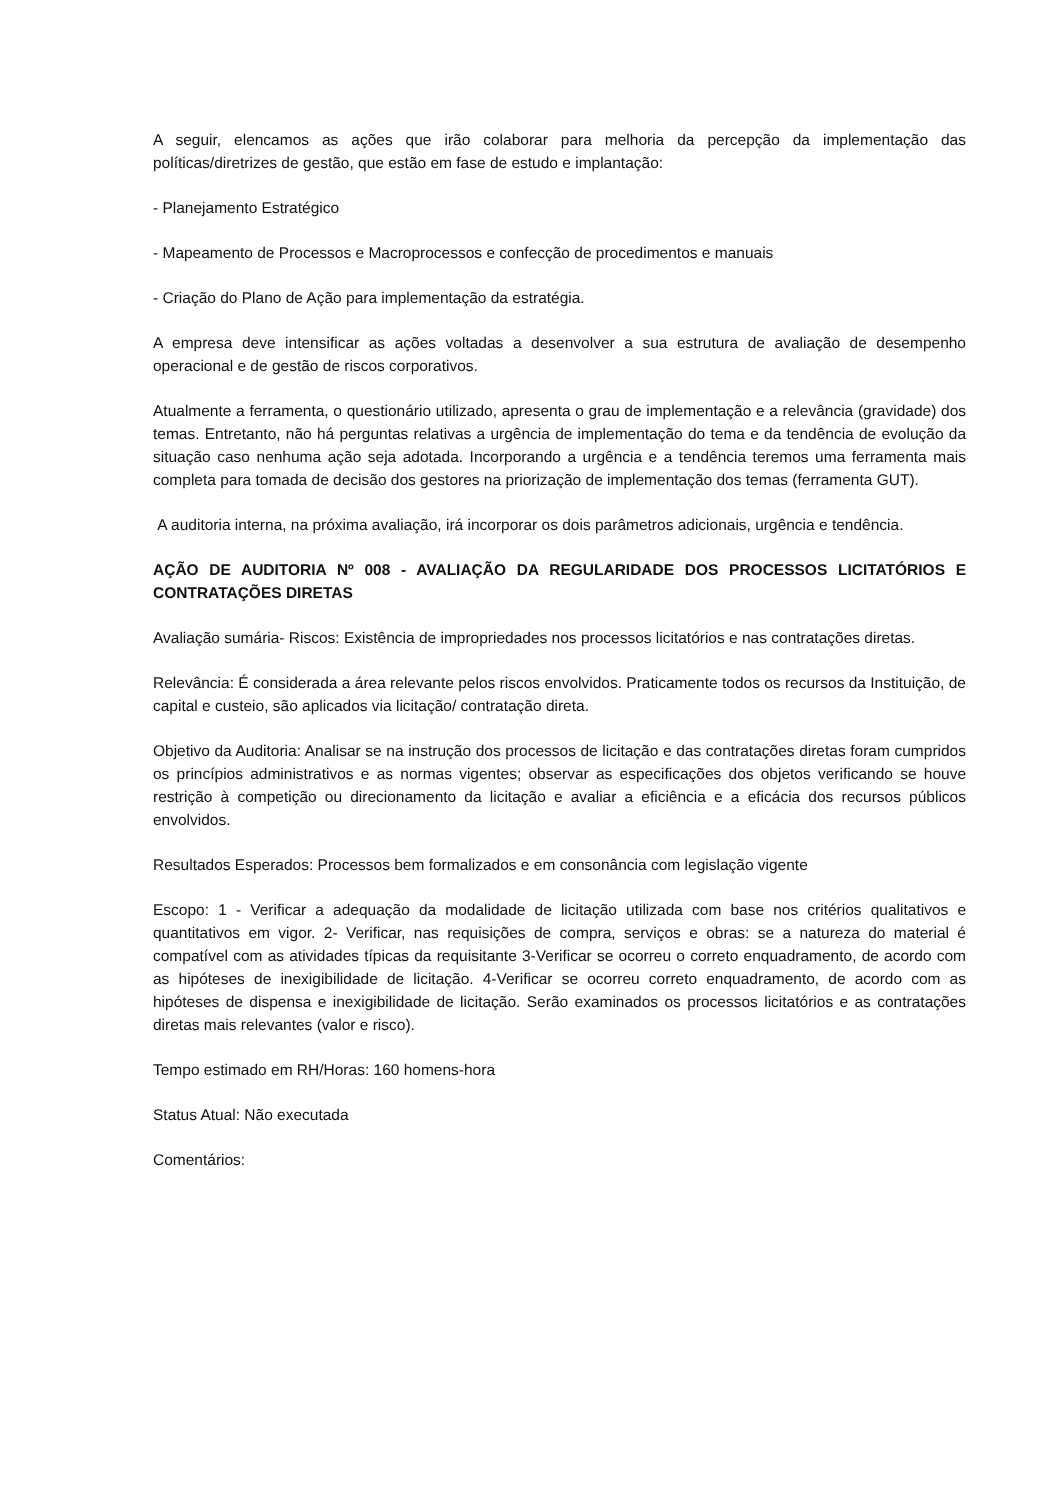A seguir, elencamos as ações que irão colaborar para melhoria da percepção da implementação das políticas/diretrizes de gestão, que estão em fase de estudo e implantação:
- Planejamento Estratégico
- Mapeamento de Processos e Macroprocessos e confecção de procedimentos e manuais
- Criação do Plano de Ação para implementação da estratégia.
A empresa deve intensificar as ações voltadas a desenvolver a sua estrutura de avaliação de desempenho operacional e de gestão de riscos corporativos.
Atualmente a ferramenta, o questionário utilizado, apresenta o grau de implementação e a relevância (gravidade) dos temas. Entretanto, não há perguntas relativas a urgência de implementação do tema e da tendência de evolução da situação caso nenhuma ação seja adotada. Incorporando a urgência e a tendência teremos uma ferramenta mais completa para tomada de decisão dos gestores na priorização de implementação dos temas (ferramenta GUT).
A auditoria interna, na próxima avaliação, irá incorporar os dois parâmetros adicionais, urgência e tendência.
AÇÃO DE AUDITORIA Nº 008 - AVALIAÇÃO DA REGULARIDADE DOS PROCESSOS LICITATÓRIOS E CONTRATAÇÕES DIRETAS
Avaliação sumária- Riscos: Existência de impropriedades nos processos licitatórios e nas contratações diretas.
Relevância: É considerada a área relevante pelos riscos envolvidos. Praticamente todos os recursos da Instituição, de capital e custeio, são aplicados via licitação/ contratação direta.
Objetivo da Auditoria: Analisar se na instrução dos processos de licitação e das contratações diretas foram cumpridos os princípios administrativos e as normas vigentes; observar as especificações dos objetos verificando se houve restrição à competição ou direcionamento da licitação e avaliar a eficiência e a eficácia dos recursos públicos envolvidos.
Resultados Esperados: Processos bem formalizados e em consonância com legislação vigente
Escopo: 1 - Verificar a adequação da modalidade de licitação utilizada com base nos critérios qualitativos e quantitativos em vigor. 2- Verificar, nas requisições de compra, serviços e obras: se a natureza do material é compatível com as atividades típicas da requisitante 3-Verificar se ocorreu o correto enquadramento, de acordo com as hipóteses de inexigibilidade de licitação. 4-Verificar se ocorreu correto enquadramento, de acordo com as hipóteses de dispensa e inexigibilidade de licitação. Serão examinados os processos licitatórios e as contratações diretas mais relevantes (valor e risco).
Tempo estimado em RH/Horas: 160 homens-hora
Status Atual: Não executada
Comentários: